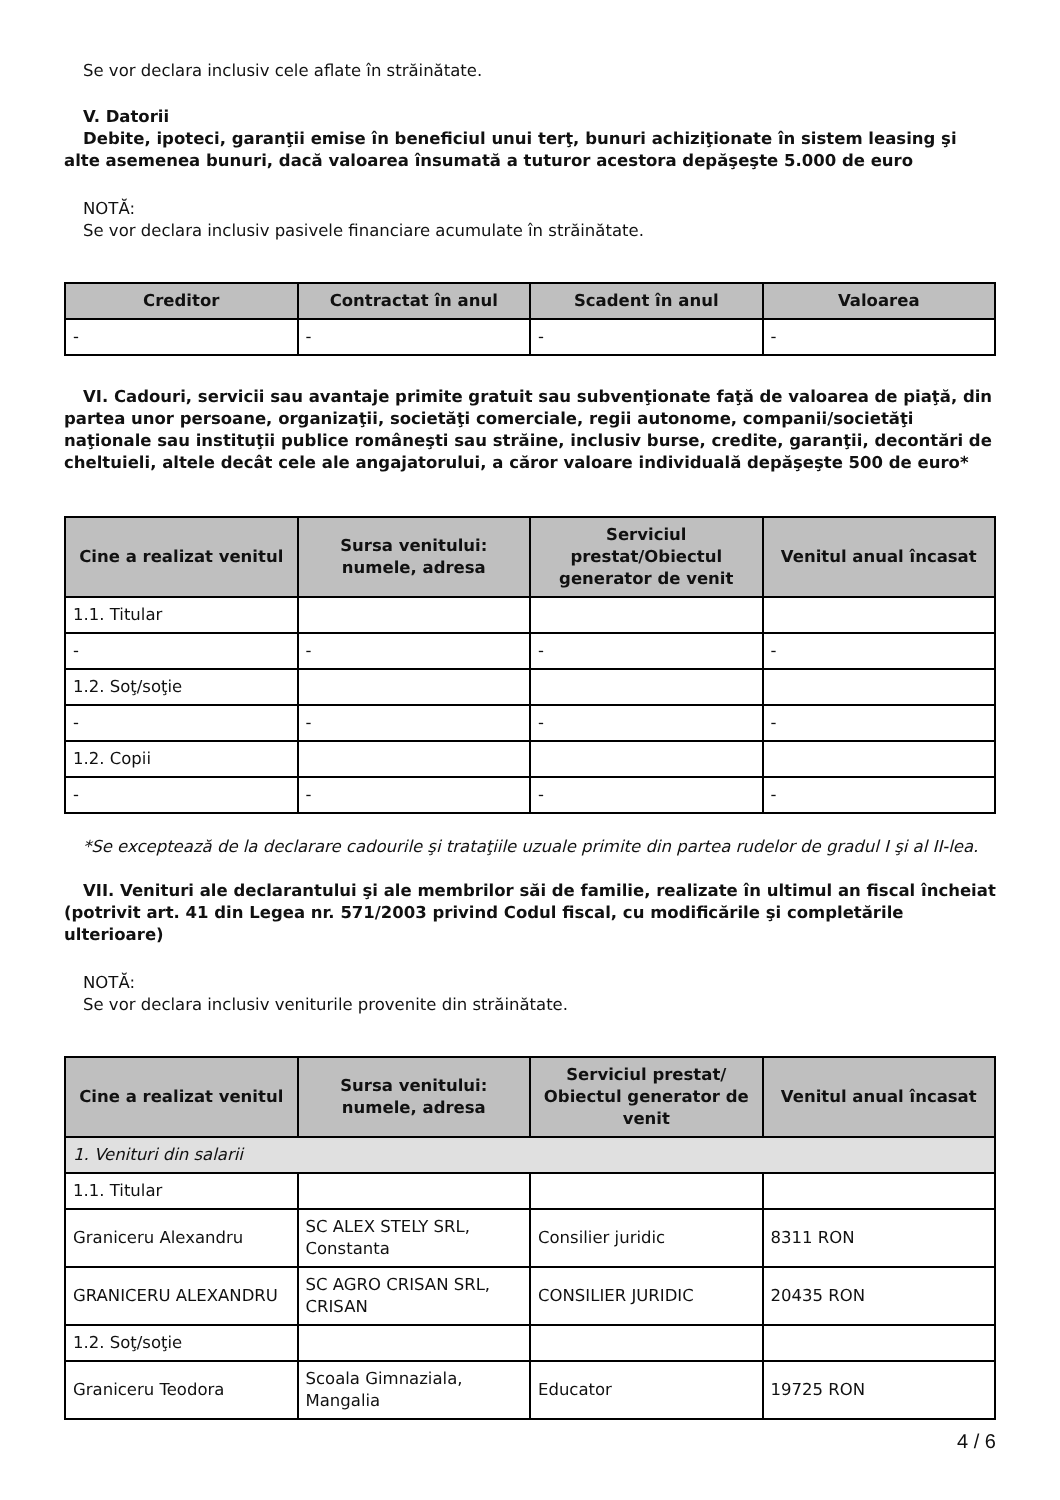Se vor declara inclusiv cele aflate în străinătate.
V. Datorii
Debite, ipoteci, garanţii emise în beneficiul unui terţ, bunuri achiziţionate în sistem leasing şi alte asemenea bunuri, dacă valoarea însumată a tuturor acestora depăşeşte 5.000 de euro
NOTĂ:
Se vor declara inclusiv pasivele financiare acumulate în străinătate.
| Creditor | Contractat în anul | Scadent în anul | Valoarea |
| --- | --- | --- | --- |
| - | - | - | - |
VI. Cadouri, servicii sau avantaje primite gratuit sau subvenţionate faţă de valoarea de piaţă, din partea unor persoane, organizaţii, societăţi comerciale, regii autonome, companii/societăţi naţionale sau instituţii publice româneşti sau străine, inclusiv burse, credite, garanţii, decontări de cheltuieli, altele decât cele ale angajatorului, a căror valoare individuală depăşeşte 500 de euro*
| Cine a realizat venitul | Sursa venitului: numele, adresa | Serviciul prestat/Obiectul generator de venit | Venitul anual încasat |
| --- | --- | --- | --- |
| 1.1. Titular | | | |
| - | - | - | - |
| 1.2. Soţ/soţie | | | |
| - | - | - | - |
| 1.2. Copii | | | |
| - | - | - | - |
*Se exceptează de la declarare cadourile şi trataţiile uzuale primite din partea rudelor de gradul I şi al II-lea.
VII. Venituri ale declarantului şi ale membrilor săi de familie, realizate în ultimul an fiscal încheiat (potrivit art. 41 din Legea nr. 571/2003 privind Codul fiscal, cu modificările şi completările ulterioare)
NOTĂ:
Se vor declara inclusiv veniturile provenite din străinătate.
| Cine a realizat venitul | Sursa venitului: numele, adresa | Serviciul prestat/ Obiectul generator de venit | Venitul anual încasat |
| --- | --- | --- | --- |
| 1. Venituri din salarii | | | |
| 1.1. Titular | | | |
| Graniceru Alexandru | SC ALEX STELY SRL, Constanta | Consilier juridic | 8311 RON |
| GRANICERU ALEXANDRU | SC AGRO CRISAN SRL, CRISAN | CONSILIER JURIDIC | 20435 RON |
| 1.2. Soţ/soţie | | | |
| Graniceru Teodora | Scoala Gimnaziala, Mangalia | Educator | 19725 RON |
4 / 6